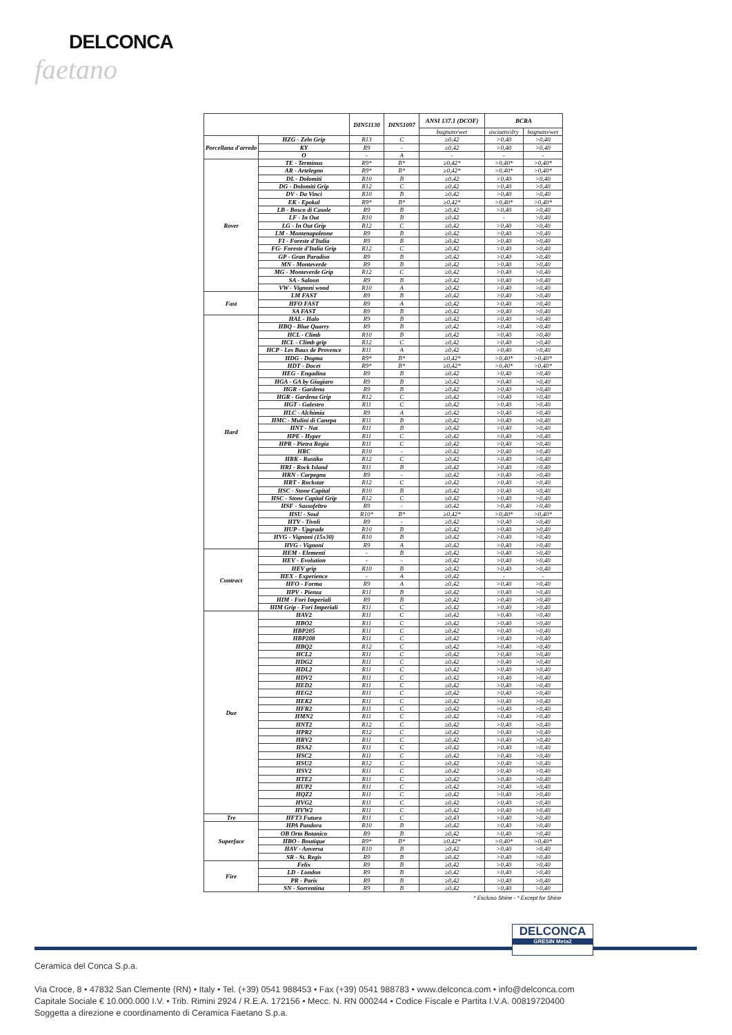DELCONCA
faetano
| | | DIN51130 | DIN51097 | ANSI 137.1 (DCOF) | BCRA | |
| --- | --- | --- | --- | --- | --- | --- |
| | | | | bagnato/wet | asciutto/dry | bagnato/wet |
| Porcellana d'arredo | HZG - Zelo Grip | R13 | C | ≥0,42 | >0,40 | >0,40 |
| | KY | R9 | - | ≥0,42 | >0,40 | >0,40 |
| | O | - | A | - | - | - |
| Rover | TE - Terminus | R9* | B* | ≥0,42* | >0,40* | >0,40* |
| | AR - Artelegno | R9* | B* | ≥0,42* | >0,40* | >0,40* |
| | DL - Dolomiti | R10 | B | ≥0,42 | >0,40 | >0,40 |
| | DG - Dolomiti Grip | R12 | C | ≥0,42 | >0,40 | >0,40 |
| | DV - Da Vinci | R10 | B | ≥0,42 | >0,40 | >0,40 |
| | EK - Epokal | R9* | B* | ≥0,42* | >0,40* | >0,40* |
| | LB - Bosco di Casole | R9 | B | ≥0,42 | >0,40 | >0,40 |
| | LF - In Out | R10 | B | ≥0,42 | - | >0,40 |
| | LG - In Out Grip | R12 | C | ≥0,42 | >0,40 | >0,40 |
| | LM - Montenapoleone | R9 | B | ≥0,42 | >0,40 | >0,40 |
| | FI - Foreste d'Italia | R9 | B | ≥0,42 | >0,40 | >0,40 |
| | FG- Foreste d'Italia Grip | R12 | C | ≥0,42 | >0,40 | >0,40 |
| | GP - Gran Paradiso | R9 | B | ≥0,42 | >0,40 | >0,40 |
| | MN - Monteverde | R9 | B | ≥0,42 | >0,40 | >0,40 |
| | MG - Monteverde Grip | R12 | C | ≥0,42 | >0,40 | >0,40 |
| | SA - Saloon | R9 | B | ≥0,42 | >0,40 | >0,40 |
| | VW - Vignoni wood | R10 | A | ≥0,42 | >0,40 | >0,40 |
| Fast | LM FAST | R9 | B | ≥0,42 | >0,40 | >0,40 |
| | HFO FAST | R9 | A | ≥0,42 | >0,40 | >0,40 |
| | SA FAST | R9 | B | ≥0,42 | >0,40 | >0,40 |
| Hard | HAL - Halo | R9 | B | ≥0,42 | >0,40 | >0,40 |
| | HBQ - Blue Quarry | R9 | B | ≥0,42 | >0,40 | >0,40 |
| | HCL - Climb | R10 | B | ≥0,42 | >0,40 | >0,40 |
| | HCL - Climb grip | R12 | C | ≥0,42 | >0,40 | >0,40 |
| | HCP - Les Baux de Provence | R11 | A | ≥0,42 | >0,40 | >0,40 |
| | HDG - Dogma | R9* | B* | ≥0,42* | >0,40* | >0,40* |
| | HDT - Docet | R9* | B* | ≥0,42* | >0,40* | >0,40* |
| | HEG - Engadina | R9 | B | ≥0,42 | >0,40 | >0,40 |
| | HGA - GA by Giugiaro | R9 | B | ≥0,42 | >0,40 | >0,40 |
| | HGR - Gardena | R9 | B | ≥0,42 | >0,40 | >0,40 |
| | HGR - Gardena Grip | R12 | C | ≥0,42 | >0,40 | >0,40 |
| | HGT - Galestro | R11 | C | ≥0,42 | >0,40 | >0,40 |
| | HLC - Alchimia | R9 | A | ≥0,42 | >0,40 | >0,40 |
| | HMC - Mulini di Canepa | R11 | B | ≥0,42 | >0,40 | >0,40 |
| | HNT - Nat | R11 | B | ≥0,42 | >0,40 | >0,40 |
| | HPE - Hyper | R11 | C | ≥0,42 | >0,40 | >0,40 |
| | HPR - Pietra Regia | R11 | C | ≥0,42 | >0,40 | >0,40 |
| | HRC | R10 | - | ≥0,42 | >0,40 | >0,40 |
| | HRK - Rustiko | R12 | C | ≥0,42 | >0,40 | >0,40 |
| | HRI - Rock Island | R11 | B | ≥0,42 | >0,40 | >0,40 |
| | HRN - Carpegna | R9 | - | ≥0,42 | >0,40 | >0,40 |
| | HRT - Rockstar | R12 | C | ≥0,42 | >0,40 | >0,40 |
| | HSC - Stone Capital | R10 | B | ≥0,42 | >0,40 | >0,40 |
| | HSC - Stone Capital Grip | R12 | C | ≥0,42 | >0,40 | >0,40 |
| | HSF - Sassofeltro | R9 | - | ≥0,42 | >0,40 | >0,40 |
| | HSU - Soul | R10* | B* | ≥0,42* | >0,40* | >0,40* |
| | HTV - Tivoli | R9 | - | ≥0,42 | >0,40 | >0,40 |
| | HUP - Upgrade | R10 | B | ≥0,42 | >0,40 | >0,40 |
| | HVG - Vignoni (15x30) | R10 | B | ≥0,42 | >0,40 | >0,40 |
| | HVG - Vignoni | R9 | A | ≥0,42 | >0,40 | >0,40 |
| Contract | HEM - Elementi | - | B | ≥0,42 | >0,40 | >0,40 |
| | HEV - Evolution | - | - | ≥0,42 | >0,40 | >0,40 |
| | HEV grip | R10 | B | ≥0,42 | >0,40 | >0,40 |
| | HEX - Experience | - | A | ≥0,42 | - | - |
| | HFO - Forma | R9 | A | ≥0,42 | >0,40 | >0,40 |
| | HPV - Pienza | R11 | B | ≥0,42 | >0,40 | >0,40 |
| | HIM - Fori Imperiali | R9 | B | ≥0,42 | >0,40 | >0,40 |
| | HIM Grip - Fori Imperiali | R11 | C | ≥0,42 | >0,40 | >0,40 |
| Due | HAV2 | R11 | C | ≥0,42 | >0,40 | >0,40 |
| | HBO2 | R11 | C | ≥0,42 | >0,40 | >0,40 |
| | HBP205 | R11 | C | ≥0,42 | >0,40 | >0,40 |
| | HBP208 | R11 | C | ≥0,42 | >0,40 | >0,40 |
| | HBQ2 | R12 | C | ≥0,42 | >0,40 | >0,40 |
| | HCL2 | R11 | C | ≥0,42 | >0,40 | >0,40 |
| | HDG2 | R11 | C | ≥0,42 | >0,40 | >0,40 |
| | HDL2 | R11 | C | ≥0,42 | >0,40 | >0,40 |
| | HDV2 | R11 | C | ≥0,42 | >0,40 | >0,40 |
| | HED2 | R11 | C | ≥0,42 | >0,40 | >0,40 |
| | HEG2 | R11 | C | ≥0,42 | >0,40 | >0,40 |
| | HEK2 | R11 | C | ≥0,42 | >0,40 | >0,40 |
| | HFR2 | R11 | C | ≥0,42 | >0,40 | >0,40 |
| | HMN2 | R11 | C | ≥0,42 | >0,40 | >0,40 |
| | HNT2 | R12 | C | ≥0,42 | >0,40 | >0,40 |
| | HPR2 | R12 | C | ≥0,42 | >0,40 | >0,40 |
| | HRV2 | R11 | C | ≥0,42 | >0,40 | >0,40 |
| | HSA2 | R11 | C | ≥0,42 | >0,40 | >0,40 |
| | HSC2 | R11 | C | ≥0,42 | >0,40 | >0,40 |
| | HSU2 | R12 | C | ≥0,42 | >0,40 | >0,40 |
| | HSV2 | R11 | C | ≥0,42 | >0,40 | >0,40 |
| | HTE2 | R11 | C | ≥0,42 | >0,40 | >0,40 |
| | HUP2 | R11 | C | ≥0,42 | >0,40 | >0,40 |
| | HQZ2 | R11 | C | ≥0,42 | >0,40 | >0,40 |
| | HVG2 | R11 | C | ≥0,42 | >0,40 | >0,40 |
| | HVW2 | R11 | C | ≥0,42 | >0,40 | >0,40 |
| Tre | HFT3 Futura | R11 | C | ≥0,43 | >0,40 | >0,40 |
| Superface | HPA Pandora | R10 | B | ≥0,42 | >0,40 | >0,40 |
| | OB Orto Botanico | R9 | B | ≥0,42 | >0,40 | >0,40 |
| | HBO - Boutique | R9* | B* | ≥0,42* | >0,40* | >0,40* |
| | HAV - Anversa | R10 | B | ≥0,42 | >0,40 | >0,40 |
| | SR - St. Regis | R9 | B | ≥0,42 | >0,40 | >0,40 |
| Fire | Felix | R9 | B | ≥0,42 | >0,40 | >0,40 |
| | LD - London | R9 | B | ≥0,42 | >0,40 | >0,40 |
| | PR - Paris | R9 | B | ≥0,42 | >0,40 | >0,40 |
| | SN - Sorrentina | R9 | B | ≥0,42 | >0,40 | >0,40 |
| * Escluso Shine - * Except for Shine | | | | | | |
DELCONCA
GRESIN Meta2
Ceramica del Conca S.p.a.
Via Croce, 8 • 47832 San Clemente (RN) • Italy • Tel. (+39) 0541 988453 • Fax (+39) 0541 988783 • www.delconca.com • info@delconca.com
Capitale Sociale € 10.000.000 I.V. • Trib. Rimini 2924 / R.E.A. 172156 • Mecc. N. RN 000244 • Codice Fiscale e Partita I.V.A. 00819720400
Soggetta a direzione e coordinamento di Ceramica Faetano S.p.a.